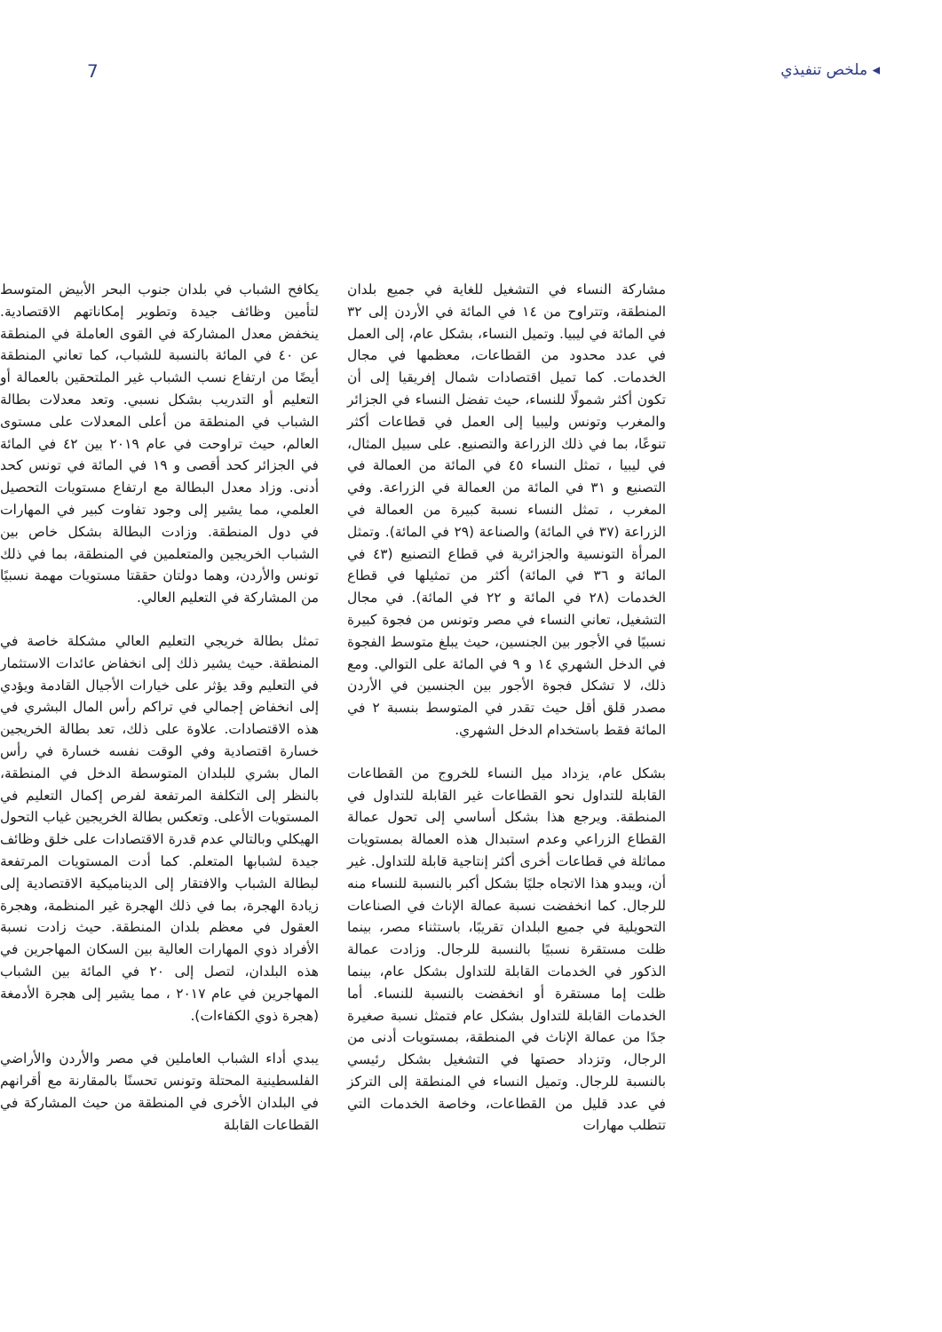◂ ملخص تنفيذي 7
مشاركة النساء في التشغيل للغاية في جميع بلدان المنطقة، وتتراوح من ١٤ في المائة في الأردن إلى ٣٢ في المائة في ليبيا. وتميل النساء، بشكل عام، إلى العمل في عدد محدود من القطاعات، معظمها في مجال الخدمات. كما تميل اقتصادات شمال إفريقيا إلى أن تكون أكثر شمولًا للنساء، حيث تفضل النساء في الجزائر والمغرب وتونس وليبيا إلى العمل في قطاعات أكثر تنوعًا، بما في ذلك الزراعة والتصنيع. على سبيل المثال، في ليبيا ، تمثل النساء ٤٥ في المائة من العمالة في التصنيع و ٣١ في المائة من العمالة في الزراعة. وفي المغرب ، تمثل النساء نسبة كبيرة من العمالة في الزراعة (٣٧ في المائة) والصناعة (٢٩ في المائة). وتمثل المرأة التونسية والجزائرية في قطاع التصنيع (٤٣ في المائة و ٣٦ في المائة) أكثر من تمثيلها في قطاع الخدمات (٢٨ في المائة و ٢٢ في المائة). في مجال التشغيل، تعاني النساء في مصر وتونس من فجوة كبيرة نسبيًا في الأجور بين الجنسين، حيث يبلغ متوسط الفجوة في الدخل الشهري ١٤ و ٩ في المائة على التوالي. ومع ذلك، لا تشكل فجوة الأجور بين الجنسين في الأردن مصدر قلق أقل حيث تقدر في المتوسط بنسبة ٢ في المائة فقط باستخدام الدخل الشهري.
بشكل عام، يزداد ميل النساء للخروج من القطاعات القابلة للتداول نحو القطاعات غير القابلة للتداول في المنطقة. ويرجع هذا بشكل أساسي إلى تحول عمالة القطاع الزراعي وعدم استبدال هذه العمالة بمستويات مماثلة في قطاعات أخرى أكثر إنتاجية قابلة للتداول. غير أن، ويبدو هذا الاتجاه جليًا بشكل أكبر بالنسبة للنساء منه للرجال. كما انخفضت نسبة عمالة الإناث في الصناعات التحويلية في جميع البلدان تقريبًا، باستثناء مصر، بينما ظلت مستقرة نسبيًا بالنسبة للرجال. وزادت عمالة الذكور في الخدمات القابلة للتداول بشكل عام، بينما ظلت إما مستقرة أو انخفضت بالنسبة للنساء. أما الخدمات القابلة للتداول بشكل عام فتمثل نسبة صغيرة جدًا من عمالة الإناث في المنطقة، بمستويات أدنى من الرجال، وتزداد حصتها في التشغيل بشكل رئيسي بالنسبة للرجال. وتميل النساء في المنطقة إلى التركز في عدد قليل من القطاعات، وخاصة الخدمات التي تتطلب مهارات
يكافح الشباب في بلدان جنوب البحر الأبيض المتوسط لتأمين وظائف جيدة وتطوير إمكاناتهم الاقتصادية. ينخفض معدل المشاركة في القوى العاملة في المنطقة عن ٤٠ في المائة بالنسبة للشباب، كما تعاني المنطقة أيضًا من ارتفاع نسب الشباب غير الملتحقين بالعمالة أو التعليم أو التدريب بشكل نسبي. وتعد معدلات بطالة الشباب في المنطقة من أعلى المعدلات على مستوى العالم، حيث تراوحت في عام ٢٠١٩ بين ٤٢ في المائة في الجزائر كحد أقصى و ١٩ في المائة في تونس كحد أدنى. وزاد معدل البطالة مع ارتفاع مستويات التحصيل العلمي، مما يشير إلى وجود تفاوت كبير في المهارات في دول المنطقة. وزادت البطالة بشكل خاص بين الشباب الخريجين والمتعلمين في المنطقة، بما في ذلك تونس والأردن، وهما دولتان حققتا مستويات مهمة نسبيًا من المشاركة في التعليم العالي.
تمثل بطالة خريجي التعليم العالي مشكلة خاصة في المنطقة. حيث يشير ذلك إلى انخفاض عائدات الاستثمار في التعليم وقد يؤثر على خيارات الأجيال القادمة ويؤدي إلى انخفاض إجمالي في تراكم رأس المال البشري في هذه الاقتصادات. علاوة على ذلك، تعد بطالة الخريجين خسارة اقتصادية وفي الوقت نفسه خسارة في رأس المال بشري للبلدان المتوسطة الدخل في المنطقة، بالنظر إلى التكلفة المرتفعة لفرص إكمال التعليم في المستويات الأعلى. وتعكس بطالة الخريجين غياب التحول الهيكلي وبالتالي عدم قدرة الاقتصادات على خلق وظائف جيدة لشبابها المتعلم. كما أدت المستويات المرتفعة لبطالة الشباب والافتقار إلى الديناميكية الاقتصادية إلى زيادة الهجرة، بما في ذلك الهجرة غير المنظمة، وهجرة العقول في معظم بلدان المنطقة. حيث زادت نسبة الأفراد ذوي المهارات العالية بين السكان المهاجرين في هذه البلدان، لتصل إلى ٢٠ في المائة بين الشباب المهاجرين في عام ٢٠١٧ ، مما يشير إلى هجرة الأدمغة (هجرة ذوي الكفاءات).
يبدي أداء الشباب العاملين في مصر والأردن والأراضي الفلسطينية المحتلة وتونس تحسنًا بالمقارنة مع أقرانهم في البلدان الأخرى في المنطقة من حيث المشاركة في القطاعات القابلة